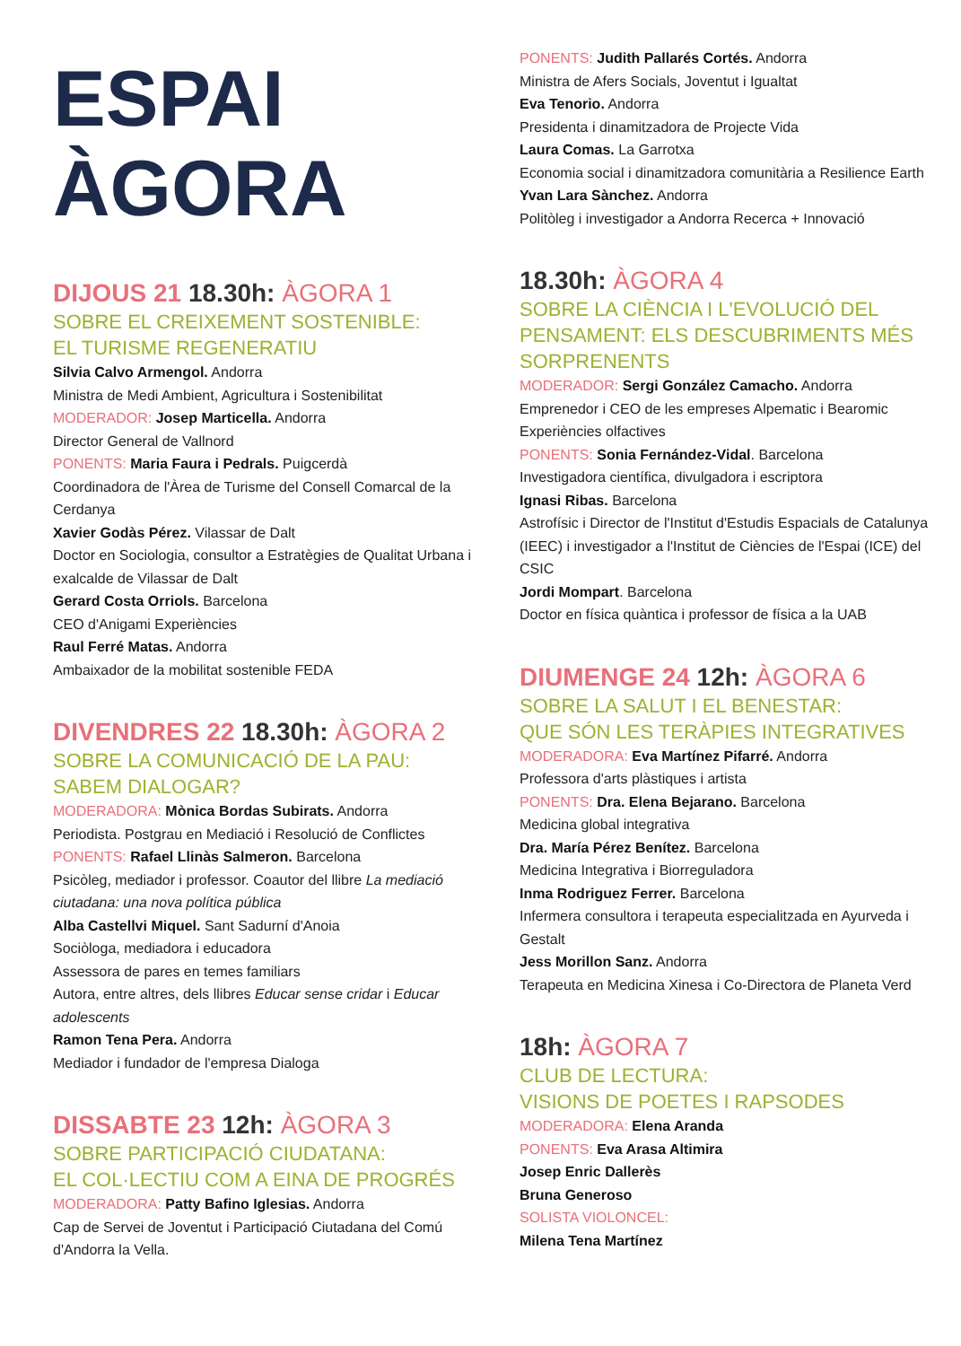ESPAI
ÀGORA
DIJOUS 21 18.30h: ÀGORA 1
SOBRE EL CREIXEMENT SOSTENIBLE:
EL TURISME REGENERATIU
Silvia Calvo Armengol. Andorra
Ministra de Medi Ambient, Agricultura i Sostenibilitat
MODERADOR: Josep Marticella. Andorra
Director General de Vallnord
PONENTS: Maria Faura i Pedrals. Puigcerdà
Coordinadora de l'Àrea de Turisme del Consell Comarcal de la Cerdanya
Xavier Godàs Pérez. Vilassar de Dalt
Doctor en Sociologia, consultor a Estratègies de Qualitat Urbana i exalcalde de Vilassar de Dalt
Gerard Costa Orriols. Barcelona
CEO d'Anigami Experiències
Raul Ferré Matas. Andorra
Ambaixador de la mobilitat sostenible FEDA
DIVENDRES 22 18.30h: ÀGORA 2
SOBRE LA COMUNICACIÓ DE LA PAU:
SABEM DIALOGAR?
MODERADORA: Mònica Bordas Subirats. Andorra
Periodista. Postgrau en Mediació i Resolució de Conflictes
PONENTS: Rafael Llinàs Salmeron. Barcelona
Psicòleg, mediador i professor. Coautor del llibre La mediació ciutadana: una nova política pública
Alba Castellvi Miquel. Sant Sadurní d'Anoia
Sociòloga, mediadora i educadora
Assessora de pares en temes familiars
Autora, entre altres, dels llibres Educar sense cridar i Educar adolescents
Ramon Tena Pera. Andorra
Mediador i fundador de l'empresa Dialoga
DISSABTE 23 12h: ÀGORA 3
SOBRE PARTICIPACIÓ CIUDATANA:
EL COL·LECTIU COM A EINA DE PROGRÉS
MODERADORA: Patty Bafino Iglesias. Andorra
Cap de Servei de Joventut i Participació Ciutadana del Comú d'Andorra la Vella.
PONENTS: Judith Pallarés Cortés. Andorra
Ministra de Afers Socials, Joventut i Igualtat
Eva Tenorio. Andorra
Presidenta i dinamitzadora de Projecte Vida
Laura Comas. La Garrotxa
Economia social i dinamitzadora comunitària a Resilience Earth
Yvan Lara Sànchez. Andorra
Politòleg i investigador a Andorra Recerca + Innovació
18.30h: ÀGORA 4
SOBRE LA CIÈNCIA I L'EVOLUCIÓ DEL PENSAMENT: ELS DESCUBRIMENTS MÉS SORPRENENTS
MODERADOR: Sergi González Camacho. Andorra
Emprenedor i CEO de les empreses Alpematic i Bearomic Experiències olfactives
PONENTS: Sonia Fernández-Vidal. Barcelona
Investigadora científica, divulgadora i escriptora
Ignasi Ribas. Barcelona
Astrofísic i Director de l'Institut d'Estudis Espacials de Catalunya (IEEC) i investigador a l'Institut de Ciències de l'Espai (ICE) del CSIC
Jordi Mompart. Barcelona
Doctor en física quàntica i professor de física a la UAB
DIUMENGE 24 12h: ÀGORA 6
SOBRE LA SALUT I EL BENESTAR:
QUE SÓN LES TERÀPIES INTEGRATIVES
MODERADORA: Eva Martínez Pifarré. Andorra
Professora d'arts plàstiques i artista
PONENTS: Dra. Elena Bejarano. Barcelona
Medicina global integrativa
Dra. María Pérez Benítez. Barcelona
Medicina Integrativa i Biorreguladora
Inma Rodriguez Ferrer. Barcelona
Infermera consultora i terapeuta especialitzada en Ayurveda i Gestalt
Jess Morillon Sanz. Andorra
Terapeuta en Medicina Xinesa i Co-Directora de Planeta Verd
18h: ÀGORA 7
CLUB DE LECTURA:
VISIONS DE POETES I RAPSODES
MODERADORA: Elena Aranda
PONENTS: Eva Arasa Altimira
Josep Enric Dallerès
Bruna Generoso
SOLISTA VIOLONCEL:
Milena Tena Martínez